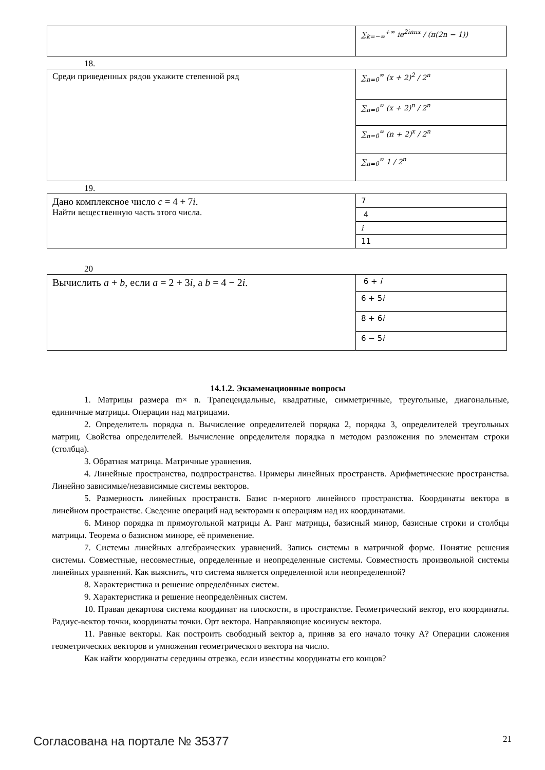| | ∑<sub>k=−∞</sub><sup>+∞</sup> ie<sup>2inπx</sup> / (π(2n − 1)) |
18.
| Среди приведенных рядов укажите степенной ряд | ∑<sub>n=0</sub><sup>∞</sup> (x + 2)<sup>2</sup> / 2<sup>n</sup> |
| | ∑<sub>n=0</sub><sup>∞</sup> (x + 2)<sup>n</sup> / 2<sup>n</sup> |
| | ∑<sub>n=0</sub><sup>∞</sup> (n + 2)<sup>x</sup> / 2<sup>n</sup> |
| | ∑<sub>n=0</sub><sup>∞</sup> 1 / 2<sup>n</sup> |
19.
| Дано комплексное число c = 4 + 7 i . Найти вещественную часть этого числа. | 7 |
| | 4 |
| | i |
| | 11 |
20
| Вычислить a + b , если a = 2 + 3 i , а b = 4 − 2 i . | 6 + i |
| | 6 + 5 i |
| | 8 + 6 i |
| | 6 − 5 i |
14.1.2. Экзаменационные вопросы
1. Матрицы размера m× n. Трапецеидальные, квадратные, симметричные, треугольные, диагональные, единичные матрицы. Операции над матрицами.
2. Определитель порядка n. Вычисление определителей порядка 2, порядка 3, определителей треугольных матриц. Свойства определителей. Вычисление определителя порядка n методом разложения по элементам строки (столбца).
3. Обратная матрица. Матричные уравнения.
4. Линейные пространства, подпространства. Примеры линейных пространств. Арифметические пространства. Линейно зависимые/независимые системы векторов.
5. Размерность линейных пространств. Базис n-мерного линейного пространства. Координаты вектора в линейном пространстве. Сведение операций над векторами к операциям над их координатами.
6. Минор порядка m прямоугольной матрицы A. Ранг матрицы, базисный минор, базисные строки и столбцы матрицы. Теорема о базисном миноре, её применение.
7. Системы линейных алгебраических уравнений. Запись системы в матричной форме. Понятие решения системы. Совместные, несовместные, определенные и неопределенные системы. Совместность произвольной системы линейных уравнений. Как выяснить, что система является определенной или неопределенной?
8. Характеристика и решение определённых систем.
9. Характеристика и решение неопределённых систем.
10. Правая декартова система координат на плоскости, в пространстве. Геометрический вектор, его координаты. Радиус-вектор точки, координаты точки. Орт вектора. Направляющие косинусы вектора.
11. Равные векторы. Как построить свободный вектор a, приняв за его начало точку A? Операции сложения геометрических векторов и умножения геометрического вектора на число.
Как найти координаты середины отрезка, если известны координаты его концов?
Согласована на портале № 35377 21